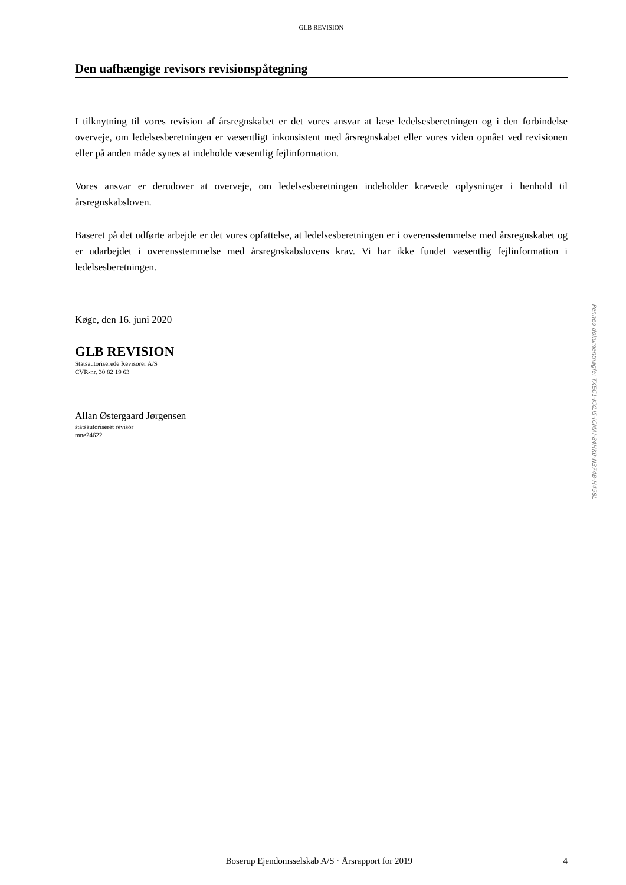GLB REVISION
Den uafhængige revisors revisionspåtegning
I tilknytning til vores revision af årsregnskabet er det vores ansvar at læse ledelsesberetningen og i den forbindelse overveje, om ledelsesberetningen er væsentligt inkonsistent med årsregnskabet eller vores viden opnået ved revisionen eller på anden måde synes at indeholde væsentlig fejlinformation.
Vores ansvar er derudover at overveje, om ledelsesberetningen indeholder krævede oplysninger i henhold til årsregnskabsloven.
Baseret på det udførte arbejde er det vores opfattelse, at ledelsesberetningen er i overensstemmelse med årsregnskabet og er udarbejdet i overensstemmelse med årsregnskabslovens krav. Vi har ikke fundet væsentlig fejlinformation i ledelsesberetningen.
Køge, den 16. juni 2020
GLB REVISION
Statsautoriserede Revisorer A/S
CVR-nr. 30 82 19 63
Allan Østergaard Jørgensen
statsautoriseret revisor
mne24622
Boserup Ejendomsselskab A/S · Årsrapport for 2019 4
Penneo dokumentnøgle: TXEC1-KXLI5-ICMAI-84HK0-N374B-H458L